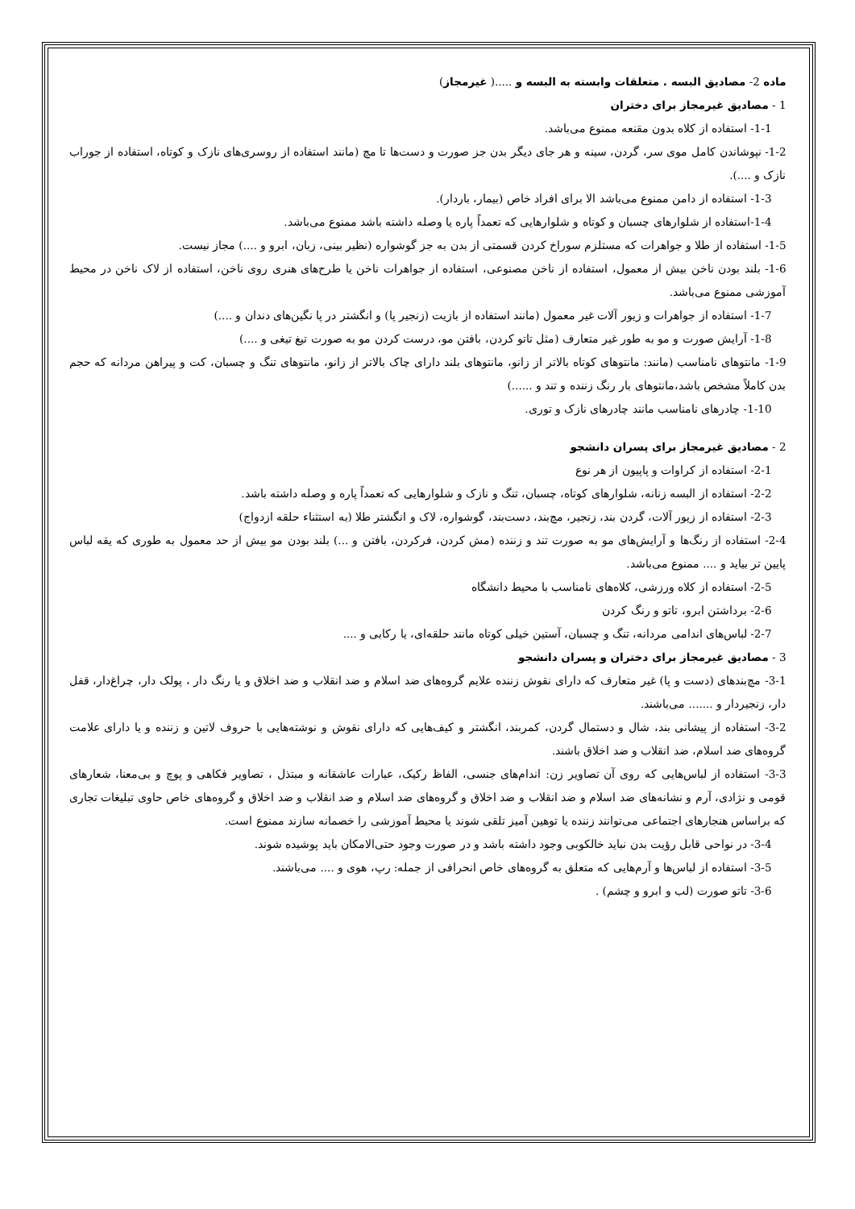ماده 2- مصادیق البسه . متعلقات وابسته به البسه و .....( غیرمجاز)
1 - مصادیق غیرمجاز برای دختران
1-1- استفاده از کلاه بدون مقنعه ممنوع می‌باشد.
1-2- نپوشاندن کامل موی سر، گردن، سینه و هر جای دیگر بدن جز صورت و دست‌ها تا مچ (مانند استفاده از روسری‌های نازک و کوتاه، استفاده از جوراب نازک و ....).
1-3- استفاده از دامن ممنوع می‌باشد الا برای افراد خاص (بیمار، باردار).
1-4-استفاده از شلوارهای چسبان و کوتاه و شلوارهایی که تعمداً پاره یا وصله داشته باشد ممنوع می‌باشد.
1-5- استفاده از طلا و جواهرات که مستلزم سوراخ کردن قسمتی از بدن به جز گوشواره (نظیر بینی، زبان، ابرو و ....) مجاز نیست.
1-6- بلند بودن ناخن بیش از معمول، استفاده از ناخن مصنوعی، استفاده از جواهرات ناخن یا طرح‌های هنری روی ناخن، استفاده از لاک ناخن در محیط آموزشی ممنوع می‌باشد.
1-7- استفاده از جواهرات و زیور آلات غیر معمول (مانند استفاده از بازیت (زنجیر پا) و انگشتر در پا نگین‌های دندان و ....)
1-8- آرایش صورت و مو به طور غیر متعارف (مثل تاتو کردن، بافتن مو، درست کردن مو به صورت تیغ تیغی و ....)
1-9- مانتوهای نامناسب (مانند: مانتوهای کوتاه بالاتر از زانو، مانتوهای بلند دارای چاک بالاتر از زانو، مانتوهای تنگ و چسبان، کت و پیراهن مردانه که حجم بدن کاملاً مشخص باشد،مانتوهای بار رنگ زننده و تند و ......)
1-10- چادرهای نامناسب مانند چادرهای نازک و توری.
2 - مصادیق غیرمجاز برای پسران دانشجو
2-1- استفاده از کراوات و پاپیون از هر نوع
2-2- استفاده از البسه زنانه، شلوارهای کوتاه، چسبان، تنگ و نازک و شلوارهایی که تعمداً پاره و وصله داشته باشد.
2-3- استفاده از زیور آلات، گردن بند، زنجیر، مچ‌بند، دست‌بند، گوشواره، لاک و انگشتر طلا (به استثناء حلقه ازدواج)
2-4- استفاده از رنگ‌ها و آرایش‌های مو به صورت تند و زننده (مش کردن، فرکردن، بافتن و ...) بلند بودن مو بیش از حد معمول به طوری که یقه لباس پایین تر بیاید و .... ممنوع می‌باشد.
2-5- استفاده از کلاه ورزشی، کلاه‌های نامناسب با محیط دانشگاه
2-6- برداشتن ابرو، تاتو و رنگ کردن
2-7- لباس‌های اندامی مردانه، تنگ و چسبان، آستین خیلی کوتاه مانند حلقه‌ای، یا رکابی و ....
3 - مصادیق غیرمجاز برای دختران و پسران دانشجو
3-1- مچ‌بندهای (دست و پا) غیر متعارف که دارای نقوش زننده علایم گروه‌های ضد اسلام و ضد انقلاب و ضد اخلاق و یا رنگ دار ، پولک دار، چراغ‌دار، قفل دار، زنجیردار و ....... می‌باشند.
3-2- استفاده از پیشانی بند، شال و دستمال گردن، کمربند، انگشتر و کیف‌هایی که دارای نقوش و نوشته‌هایی با حروف لاتین و زننده و یا دارای علامت گروه‌های ضد اسلام، ضد انقلاب و ضد اخلاق باشند.
3-3- استفاده از لباس‌هایی که روی آن تصاویر زن: اندام‌های جنسی، الفاظ رکیک، عبارات عاشقانه و مبتذل ، تصاویر فکاهی و پوچ و بی‌معنا، شعارهای قومی و نژادی، آرم و نشانه‌های ضد اسلام و ضد انقلاب و ضد اخلاق و گروه‌های ضد اسلام و ضد انقلاب و ضد اخلاق و گروه‌های خاص حاوی تبلیغات تجاری که براساس هنجارهای اجتماعی می‌توانند زننده یا توهین آمیز تلقی شوند یا محیط آموزشی را خصمانه سازند ممنوع است.
3-4- در نواحی قابل رؤیت بدن نباید خالکوبی وجود داشته باشد و در صورت وجود حتی‌الامکان باید پوشیده شوند.
3-5- استفاده از لباس‌ها و آرم‌هایی که متعلق به گروه‌های خاص انحرافی از جمله: رپ، هوی و .... می‌باشند.
3-6- تاتو صورت (لب و ابرو و چشم) .